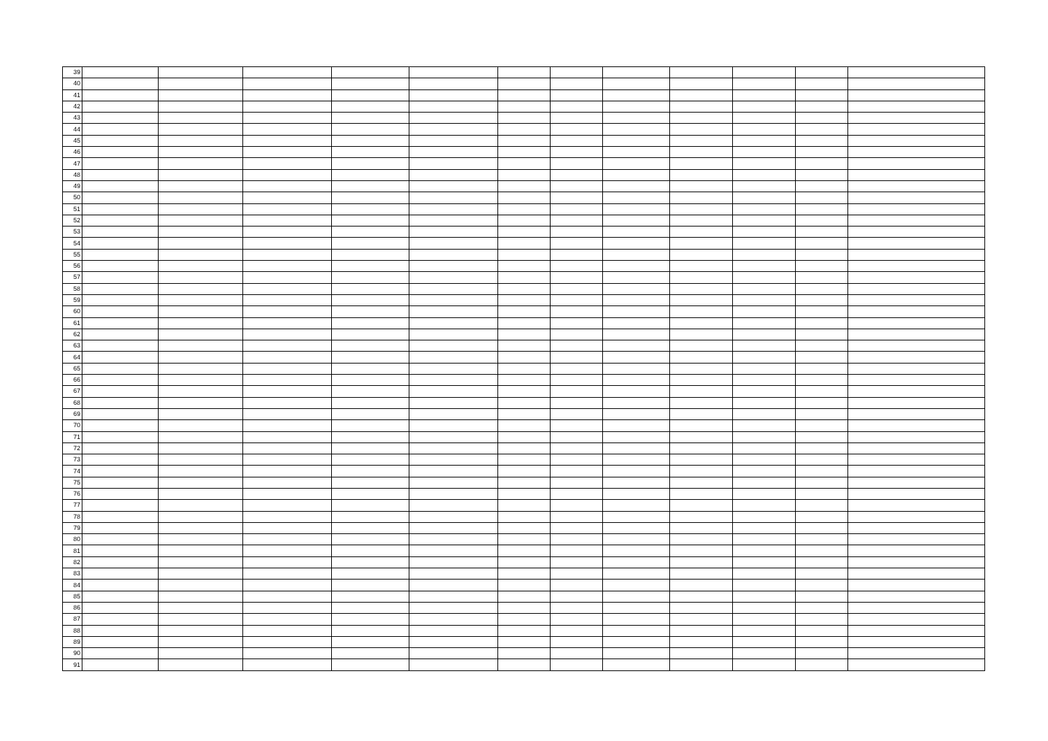| 39 | | | | | | | | | | | | |
| 40 | | | | | | | | | | | | |
| 41 | | | | | | | | | | | | |
| 42 | | | | | | | | | | | | |
| 43 | | | | | | | | | | | | |
| 44 | | | | | | | | | | | | |
| 45 | | | | | | | | | | | | |
| 46 | | | | | | | | | | | | |
| 47 | | | | | | | | | | | | |
| 48 | | | | | | | | | | | | |
| 49 | | | | | | | | | | | | |
| 50 | | | | | | | | | | | | |
| 51 | | | | | | | | | | | | |
| 52 | | | | | | | | | | | | |
| 53 | | | | | | | | | | | | |
| 54 | | | | | | | | | | | | |
| 55 | | | | | | | | | | | | |
| 56 | | | | | | | | | | | | |
| 57 | | | | | | | | | | | | |
| 58 | | | | | | | | | | | | |
| 59 | | | | | | | | | | | | |
| 60 | | | | | | | | | | | | |
| 61 | | | | | | | | | | | | |
| 62 | | | | | | | | | | | | |
| 63 | | | | | | | | | | | | |
| 64 | | | | | | | | | | | | |
| 65 | | | | | | | | | | | | |
| 66 | | | | | | | | | | | | |
| 67 | | | | | | | | | | | | |
| 68 | | | | | | | | | | | | |
| 69 | | | | | | | | | | | | |
| 70 | | | | | | | | | | | | |
| 71 | | | | | | | | | | | | |
| 72 | | | | | | | | | | | | |
| 73 | | | | | | | | | | | | |
| 74 | | | | | | | | | | | | |
| 75 | | | | | | | | | | | | |
| 76 | | | | | | | | | | | | |
| 77 | | | | | | | | | | | | |
| 78 | | | | | | | | | | | | |
| 79 | | | | | | | | | | | | |
| 80 | | | | | | | | | | | | |
| 81 | | | | | | | | | | | | |
| 82 | | | | | | | | | | | | |
| 83 | | | | | | | | | | | | |
| 84 | | | | | | | | | | | | |
| 85 | | | | | | | | | | | | |
| 86 | | | | | | | | | | | | |
| 87 | | | | | | | | | | | | |
| 88 | | | | | | | | | | | | |
| 89 | | | | | | | | | | | | |
| 90 | | | | | | | | | | | | |
| 91 | | | | | | | | | | | | |